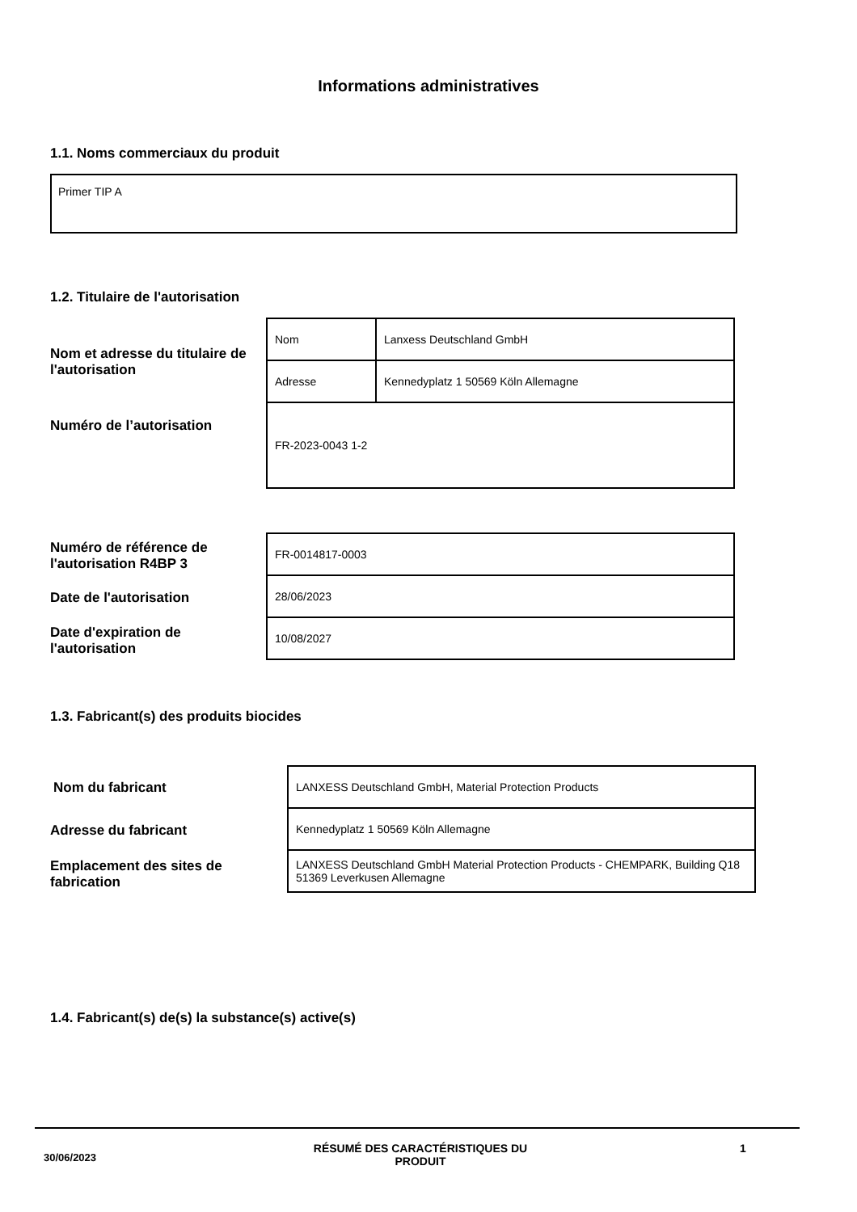Informations administratives
1.1. Noms commerciaux du produit
Primer TIP A
1.2. Titulaire de l'autorisation
Nom et adresse du titulaire de l'autorisation
| Nom | Lanxess Deutschland GmbH |
| Adresse | Kennedyplatz 1 50569 Köln Allemagne |
| FR-2023-0043 1-2 | |
Numéro de l’autorisation
Numéro de référence de l'autorisation R4BP 3
| FR-0014817-0003 |
| 28/06/2023 |
| 10/08/2027 |
Date de l'autorisation
Date d'expiration de l'autorisation
1.3. Fabricant(s) des produits biocides
Nom du fabricant
| LANXESS Deutschland GmbH, Material Protection Products |
| Kennedyplatz 1 50569 Köln Allemagne |
| LANXESS Deutschland GmbH Material Protection Products - CHEMPARK, Building Q18 51369 Leverkusen Allemagne |
Adresse du fabricant
Emplacement des sites de fabrication
1.4. Fabricant(s) de(s) la substance(s) active(s)
30/06/2023
RÉSUMÉ DES CARACTÉRISTIQUES DU PRODUIT
1